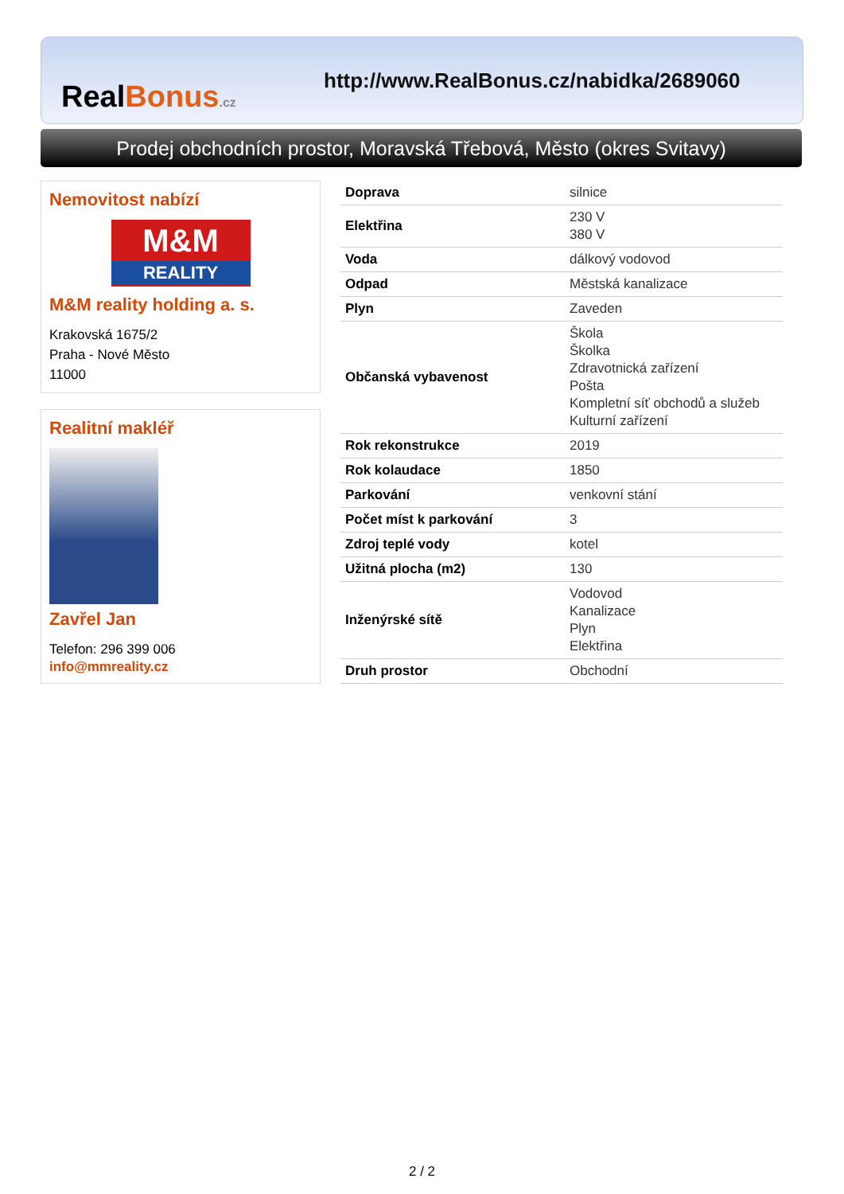RealBonus.cz
http://www.RealBonus.cz/nabidka/2689060
Prodej obchodních prostor, Moravská Třebová, Město (okres Svitavy)
Nemovitost nabízí
M&M
REALITY
M&M reality holding a. s.
Krakovská 1675/2
Praha - Nové Město
11000
Realitní makléř
Zavřel Jan
Telefon: 296 399 006
info@mmreality.cz
| Doprava | silnice |
| Elektřina | 230 V 380 V |
| Voda | dálkový vodovod |
| Odpad | Městská kanalizace |
| Plyn | Zaveden |
| Občanská vybavenost | Škola Školka Zdravotnická zařízení Pošta Kompletní síť obchodů a služeb Kulturní zařízení |
| Rok rekonstrukce | 2019 |
| Rok kolaudace | 1850 |
| Parkování | venkovní stání |
| Počet míst k parkování | 3 |
| Zdroj teplé vody | kotel |
| Užitná plocha (m2) | 130 |
| Inženýrské sítě | Vodovod Kanalizace Plyn Elektřina |
| Druh prostor | Obchodní |
2 / 2